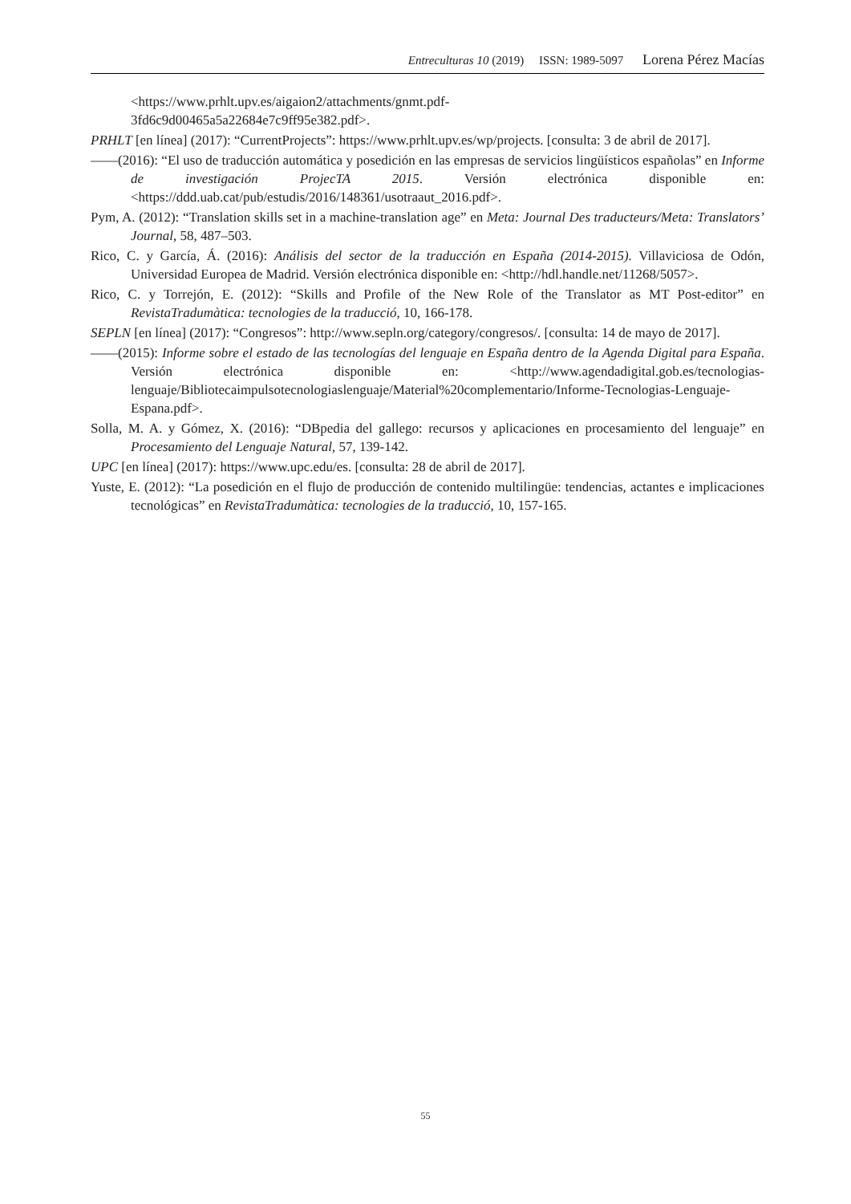Entreculturas 10 (2019) ISSN: 1989-5097 Lorena Pérez Macías
<https://www.prhlt.upv.es/aigaion2/attachments/gnmt.pdf-
3fd6c9d00465a5a22684e7c9ff95e382.pdf>.
PRHLT [en línea] (2017): “CurrentProjects”: https://www.prhlt.upv.es/wp/projects. [consulta: 3 de abril de 2017].
——(2016): “El uso de traducción automática y posedición en las empresas de servicios lingüísticos españolas” en Informe de investigación ProjecTA 2015. Versión electrónica disponible en: <https://ddd.uab.cat/pub/estudis/2016/148361/usotraaut_2016.pdf>.
Pym, A. (2012): “Translation skills set in a machine-translation age” en Meta: Journal Des traducteurs/Meta: Translators’ Journal, 58, 487–503.
Rico, C. y García, Á. (2016): Análisis del sector de la traducción en España (2014-2015). Villaviciosa de Odón, Universidad Europea de Madrid. Versión electrónica disponible en: <http://hdl.handle.net/11268/5057>.
Rico, C. y Torrejón, E. (2012): “Skills and Profile of the New Role of the Translator as MT Post-editor” en RevistaTradumàtica: tecnologies de la traducció, 10, 166-178.
SEPLN [en línea] (2017): “Congresos”: http://www.sepln.org/category/congresos/. [consulta: 14 de mayo de 2017].
——(2015): Informe sobre el estado de las tecnologías del lenguaje en España dentro de la Agenda Digital para España. Versión electrónica disponible en: <http://www.agendadigital.gob.es/tecnologias-lenguaje/Bibliotecaimpulsotecnologiaslenguaje/Material%20complementario/Informe-Tecnologias-Lenguaje-Espana.pdf>.
Solla, M. A. y Gómez, X. (2016): “DBpedia del gallego: recursos y aplicaciones en procesamiento del lenguaje” en Procesamiento del Lenguaje Natural, 57, 139-142.
UPC [en línea] (2017): https://www.upc.edu/es. [consulta: 28 de abril de 2017].
Yuste, E. (2012): “La posedición en el flujo de producción de contenido multilingüe: tendencias, actantes e implicaciones tecnológicas” en RevistaTradumàtica: tecnologies de la traducció, 10, 157-165.
55